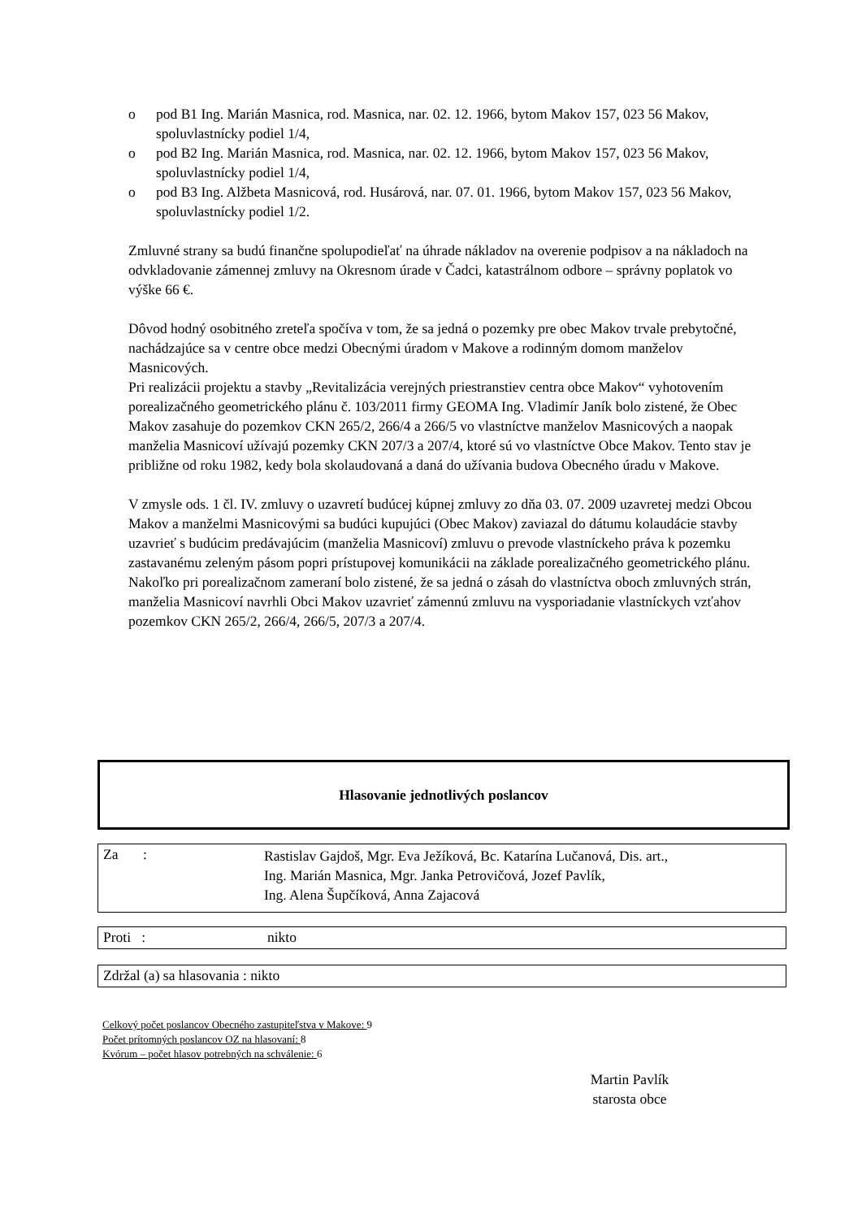o pod B1 Ing. Marián Masnica, rod. Masnica, nar. 02. 12. 1966, bytom Makov 157, 023 56 Makov, spoluvlastnícky podiel 1/4,
o pod B2 Ing. Marián Masnica, rod. Masnica, nar. 02. 12. 1966, bytom Makov 157, 023 56 Makov, spoluvlastnícky podiel 1/4,
o pod B3 Ing. Alžbeta Masnicová, rod. Husárová, nar. 07. 01. 1966, bytom Makov 157, 023 56 Makov, spoluvlastnícky podiel 1/2.
Zmluvné strany sa budú finančne spolupodieľať na úhrade nákladov na overenie podpisov a na nákladoch na odvkladovanie zámennej zmluvy na Okresnom úrade v Čadci, katastrálnom odbore – správny poplatok vo výške 66 €.
Dôvod hodný osobitného zreteľa spočíva v tom, že sa jedná o pozemky pre obec Makov trvale prebytočné, nachádzajúce sa v centre obce medzi Obecnými úradom v Makove a rodinným domom manželov Masnicových.
Pri realizácii projektu a stavby „Revitalizácia verejných priestranstiev centra obce Makov“ vyhotovením porealizačného geometrického plánu č. 103/2011 firmy GEOMA Ing. Vladimír Janík bolo zistené, že Obec Makov zasahuje do pozemkov CKN 265/2, 266/4 a 266/5 vo vlastníctve manželov Masnicových a naopak manželia Masnicoví užívajú pozemky CKN 207/3 a 207/4, ktoré sú vo vlastníctve Obce Makov. Tento stav je približne od roku 1982, kedy bola skolaudovaná a daná do užívania budova Obecného úradu v Makove.
V zmysle ods. 1 čl. IV. zmluvy o uzavretí budúcej kúpnej zmluvy zo dňa 03. 07. 2009 uzavretej medzi Obcou Makov a manželmi Masnicovými sa budúci kupujúci (Obec Makov) zaviazal do dátumu kolaudácie stavby uzavrieť s budúcim predávajúcim (manželia Masnicoví) zmluvu o prevode vlastníckeho práva k pozemku zastavanému zeleným pásom popri prístupovej komunikácii na základe porealizačného geometrického plánu.
Nakoľko pri porealizačnom zameraní bolo zistené, že sa jedná o zásah do vlastníctva oboch zmluvných strán, manželia Masnicoví navrhli Obci Makov uzavrieť zámennú zmluvu na vysporiadanie vlastníckych vzťahov pozemkov CKN 265/2, 266/4, 266/5, 207/3 a 207/4.
Hlasovanie jednotlivých poslancov
Za : Rastislav Gajdoš, Mgr. Eva Ježíková, Bc. Katarína Lučanová, Dis. art.,
Ing. Marián Masnica, Mgr. Janka Petrovičová, Jozef Pavlík,
Ing. Alena Šupčíková, Anna Zajacová
Proti : nikto
Zdržal (a) sa hlasovania : nikto
Celkový počet poslancov Obecného zastupiteľstva v Makove: 9
Počet prítomných poslancov OZ na hlasovaní: 8
Kvórum – počet hlasov potrebných na schválenie: 6
Martin Pavlík
starosta obce